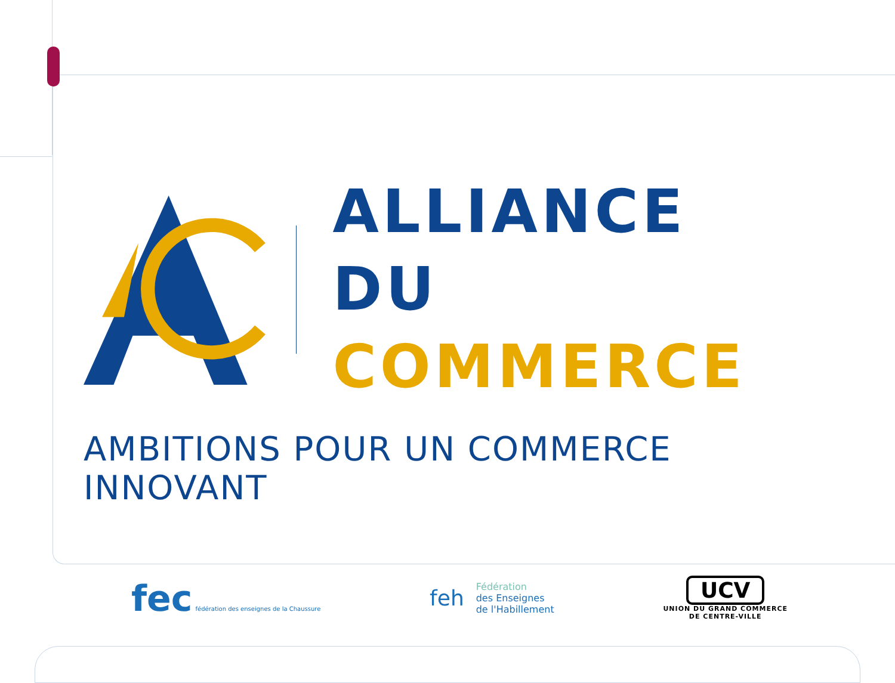ALLIANCE
DU COMMERCE
AMBITIONS POUR UN COMMERCE INNOVANT
fec fédération des enseignes de la Chaussure
feh
Fédération
des Enseignes
de l'Habillement
UCV
UNION DU GRAND COMMERCE
DE CENTRE-VILLE